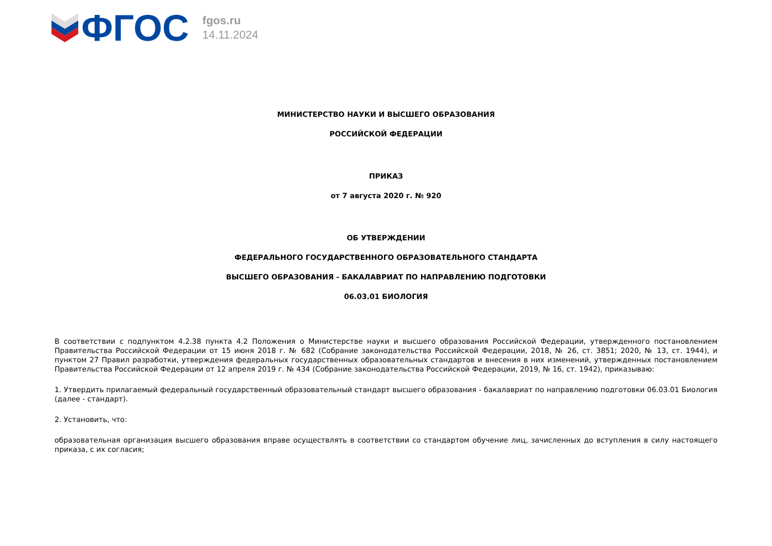ФГОС
fgos.ru
14.11.2024
МИНИСТЕРСТВО НАУКИ И ВЫСШЕГО ОБРАЗОВАНИЯ
РОССИЙСКОЙ ФЕДЕРАЦИИ
ПРИКАЗ
от 7 августа 2020 г. № 920
ОБ УТВЕРЖДЕНИИ
ФЕДЕРАЛЬНОГО ГОСУДАРСТВЕННОГО ОБРАЗОВАТЕЛЬНОГО СТАНДАРТА
ВЫСШЕГО ОБРАЗОВАНИЯ - БАКАЛАВРИАТ ПО НАПРАВЛЕНИЮ ПОДГОТОВКИ
06.03.01 БИОЛОГИЯ
В соответствии с подпунктом 4.2.38 пункта 4.2 Положения о Министерстве науки и высшего образования Российской Федерации, утвержденного постановлением Правительства Российской Федерации от 15 июня 2018 г. № 682 (Собрание законодательства Российской Федерации, 2018, № 26, ст. 3851; 2020, № 13, ст. 1944), и пунктом 27 Правил разработки, утверждения федеральных государственных образовательных стандартов и внесения в них изменений, утвержденных постановлением Правительства Российской Федерации от 12 апреля 2019 г. № 434 (Собрание законодательства Российской Федерации, 2019, № 16, ст. 1942), приказываю:
1. Утвердить прилагаемый федеральный государственный образовательный стандарт высшего образования - бакалавриат по направлению подготовки 06.03.01 Биология (далее - стандарт).
2. Установить, что:
образовательная организация высшего образования вправе осуществлять в соответствии со стандартом обучение лиц, зачисленных до вступления в силу настоящего приказа, с их согласия;